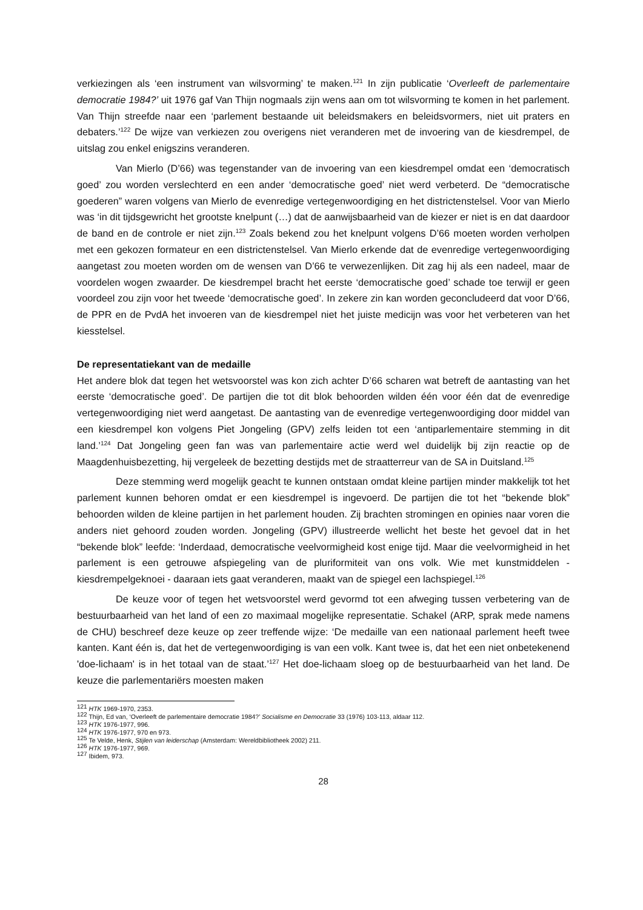verkiezingen als ‘een instrument van wilsvorming’ te maken.<sup>121</sup> In zijn publicatie ‘Overleeft de parlementaire democratie 1984?’ uit 1976 gaf Van Thijn nogmaals zijn wens aan om tot wilsvorming te komen in het parlement. Van Thijn streefde naar een ‘parlement bestaande uit beleidsmakers en beleidsvormers, niet uit praters en debaters.’<sup>122</sup> De wijze van verkiezen zou overigens niet veranderen met de invoering van de kiesdrempel, de uitslag zou enkel enigszins veranderen.
Van Mierlo (D’66) was tegenstander van de invoering van een kiesdrempel omdat een ‘democratisch goed’ zou worden verslechterd en een ander ‘democratische goed’ niet werd verbeterd. De “democratische goederen” waren volgens van Mierlo de evenredige vertegenwoordiging en het districtenstelsel. Voor van Mierlo was ‘in dit tijdsgewricht het grootste knelpunt (…) dat de aanwijsbaarheid van de kiezer er niet is en dat daardoor de band en de controle er niet zijn.<sup>123</sup> Zoals bekend zou het knelpunt volgens D’66 moeten worden verholpen met een gekozen formateur en een districtenstelsel. Van Mierlo erkende dat de evenredige vertegenwoordiging aangetast zou moeten worden om de wensen van D’66 te verwezenlijken. Dit zag hij als een nadeel, maar de voordelen wogen zwaarder. De kiesdrempel bracht het eerste ‘democratische goed’ schade toe terwijl er geen voordeel zou zijn voor het tweede ‘democratische goed’. In zekere zin kan worden geconcludeerd dat voor D’66, de PPR en de PvdA het invoeren van de kiesdrempel niet het juiste medicijn was voor het verbeteren van het kiesstelsel.
De representatiekant van de medaille
Het andere blok dat tegen het wetsvoorstel was kon zich achter D’66 scharen wat betreft de aantasting van het eerste ‘democratische goed’. De partijen die tot dit blok behoorden wilden één voor één dat de evenredige vertegenwoordiging niet werd aangetast. De aantasting van de evenredige vertegenwoordiging door middel van een kiesdrempel kon volgens Piet Jongeling (GPV) zelfs leiden tot een ‘antiparlementaire stemming in dit land.’<sup>124</sup> Dat Jongeling geen fan was van parlementaire actie werd wel duidelijk bij zijn reactie op de Maagdenhuisbezetting, hij vergeleek de bezetting destijds met de straatterreur van de SA in Duitsland.<sup>125</sup>
Deze stemming werd mogelijk geacht te kunnen ontstaan omdat kleine partijen minder makkelijk tot het parlement kunnen behoren omdat er een kiesdrempel is ingevoerd. De partijen die tot het “bekende blok” behoorden wilden de kleine partijen in het parlement houden. Zij brachten stromingen en opinies naar voren die anders niet gehoord zouden worden. Jongeling (GPV) illustreerde wellicht het beste het gevoel dat in het “bekende blok” leefde: ‘Inderdaad, democratische veelvormigheid kost enige tijd. Maar die veelvormigheid in het parlement is een getrouwe afspiegeling van de pluriformiteit van ons volk. Wie met kunstmiddelen - kiesdrempelgeknoei - daaraan iets gaat veranderen, maakt van de spiegel een lachspiegel.<sup>126</sup>
De keuze voor of tegen het wetsvoorstel werd gevormd tot een afweging tussen verbetering van de bestuurbaarheid van het land of een zo maximaal mogelijke representatie. Schakel (ARP, sprak mede namens de CHU) beschreef deze keuze op zeer treffende wijze: ‘De medaille van een nationaal parlement heeft twee kanten. Kant één is, dat het de vertegenwoordiging is van een volk. Kant twee is, dat het een niet onbetekenend 'doe-lichaam' is in het totaal van de staat.’<sup>127</sup> Het doe-lichaam sloeg op de bestuurbaarheid van het land. De keuze die parlementariërs moesten maken
<sup>121</sup> HTK 1969-1970, 2353.
<sup>122</sup> Thijn, Ed van, ‘Overleeft de parlementaire democratie 1984?’ Socialisme en Democratie 33 (1976) 103-113, aldaar 112.
<sup>123</sup> HTK 1976-1977, 996.
<sup>124</sup> HTK 1976-1977, 970 en 973.
<sup>125</sup> Te Velde, Henk, Stijlen van leiderschap (Amsterdam: Wereldbibliotheek 2002) 211.
<sup>126</sup> HTK 1976-1977, 969.
<sup>127</sup> Ibidem, 973.
28